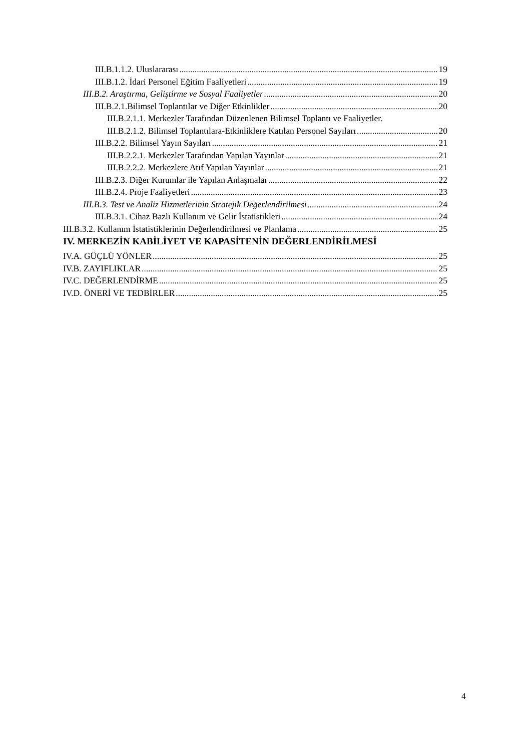III.B.1.1.2. Uluslararası 19
III.B.1.2. İdari Personel Eğitim Faaliyetleri 19
III.B.2. Araştırma, Geliştirme ve Sosyal Faaliyetler 20
III.B.2.1.Bilimsel Toplantılar ve Diğer Etkinlikler 20
III.B.2.1.1. Merkezler Tarafından Düzenlenen Bilimsel Toplantı ve Faaliyetler.
III.B.2.1.2. Bilimsel Toplantılara-Etkinliklere Katılan Personel Sayıları 20
III.B.2.2. Bilimsel Yayın Sayıları 21
III.B.2.2.1. Merkezler Tarafından Yapılan Yayınlar 21
III.B.2.2.2. Merkezlere Atıf Yapılan Yayınlar 21
III.B.2.3. Diğer Kurumlar ile Yapılan Anlaşmalar 22
III.B.2.4. Proje Faaliyetleri 23
III.B.3. Test ve Analiz Hizmetlerinin Stratejik Değerlendirilmesi 24
III.B.3.1. Cihaz Bazlı Kullanım ve Gelir İstatistikleri 24
III.B.3.2. Kullanım İstatistiklerinin Değerlendirilmesi ve Planlama 25
IV. MERKEZİN KABİLİYET VE KAPASİTENİN DEĞERLENDİRİLMESİ
IV.A. GÜÇLÜ YÖNLER 25
IV.B. ZAYIFLIKLAR 25
IV.C. DEĞERLENDİRME 25
IV.D. ÖNERİ VE TEDBİRLER 25
4